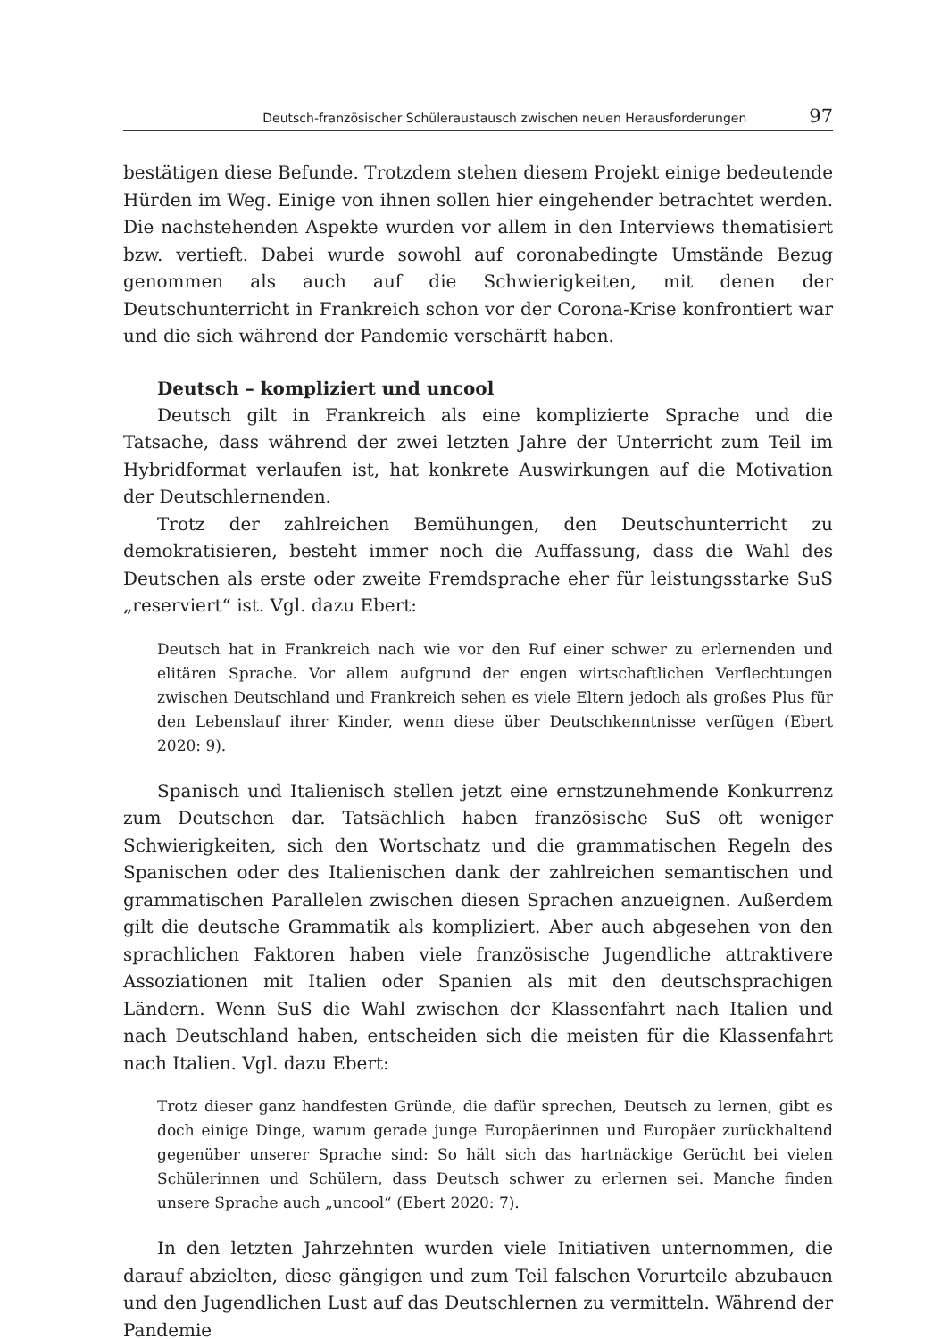Deutsch-französischer Schüleraustausch zwischen neuen Herausforderungen 97
bestätigen diese Befunde. Trotzdem stehen diesem Projekt einige bedeutende Hürden im Weg. Einige von ihnen sollen hier eingehender betrachtet werden. Die nachstehenden Aspekte wurden vor allem in den Interviews thematisiert bzw. vertieft. Dabei wurde sowohl auf coronabedingte Umstände Bezug genommen als auch auf die Schwierigkeiten, mit denen der Deutschunterricht in Frankreich schon vor der Corona-Krise konfrontiert war und die sich während der Pandemie verschärft haben.
Deutsch – kompliziert und uncool
Deutsch gilt in Frankreich als eine komplizierte Sprache und die Tatsache, dass während der zwei letzten Jahre der Unterricht zum Teil im Hybridformat verlaufen ist, hat konkrete Auswirkungen auf die Motivation der Deutschlernenden.
Trotz der zahlreichen Bemühungen, den Deutschunterricht zu demokratisieren, besteht immer noch die Auffassung, dass die Wahl des Deutschen als erste oder zweite Fremdsprache eher für leistungsstarke SuS „reserviert“ ist. Vgl. dazu Ebert:
Deutsch hat in Frankreich nach wie vor den Ruf einer schwer zu erlernenden und elitären Sprache. Vor allem aufgrund der engen wirtschaftlichen Verflechtungen zwischen Deutschland und Frankreich sehen es viele Eltern jedoch als großes Plus für den Lebenslauf ihrer Kinder, wenn diese über Deutschkenntnisse verfügen (Ebert 2020: 9).
Spanisch und Italienisch stellen jetzt eine ernstzunehmende Konkurrenz zum Deutschen dar. Tatsächlich haben französische SuS oft weniger Schwierigkeiten, sich den Wortschatz und die grammatischen Regeln des Spanischen oder des Italienischen dank der zahlreichen semantischen und grammatischen Parallelen zwischen diesen Sprachen anzueignen. Außerdem gilt die deutsche Grammatik als kompliziert. Aber auch abgesehen von den sprachlichen Faktoren haben viele französische Jugendliche attraktivere Assoziationen mit Italien oder Spanien als mit den deutschsprachigen Ländern. Wenn SuS die Wahl zwischen der Klassenfahrt nach Italien und nach Deutschland haben, entscheiden sich die meisten für die Klassenfahrt nach Italien. Vgl. dazu Ebert:
Trotz dieser ganz handfesten Gründe, die dafür sprechen, Deutsch zu lernen, gibt es doch einige Dinge, warum gerade junge Europäerinnen und Europäer zurückhaltend gegenüber unserer Sprache sind: So hält sich das hartnäckige Gerücht bei vielen Schülerinnen und Schülern, dass Deutsch schwer zu erlernen sei. Manche finden unsere Sprache auch „uncool“ (Ebert 2020: 7).
In den letzten Jahrzehnten wurden viele Initiativen unternommen, die darauf abzielten, diese gängigen und zum Teil falschen Vorurteile abzubauen und den Jugendlichen Lust auf das Deutschlernen zu vermitteln. Während der Pandemie